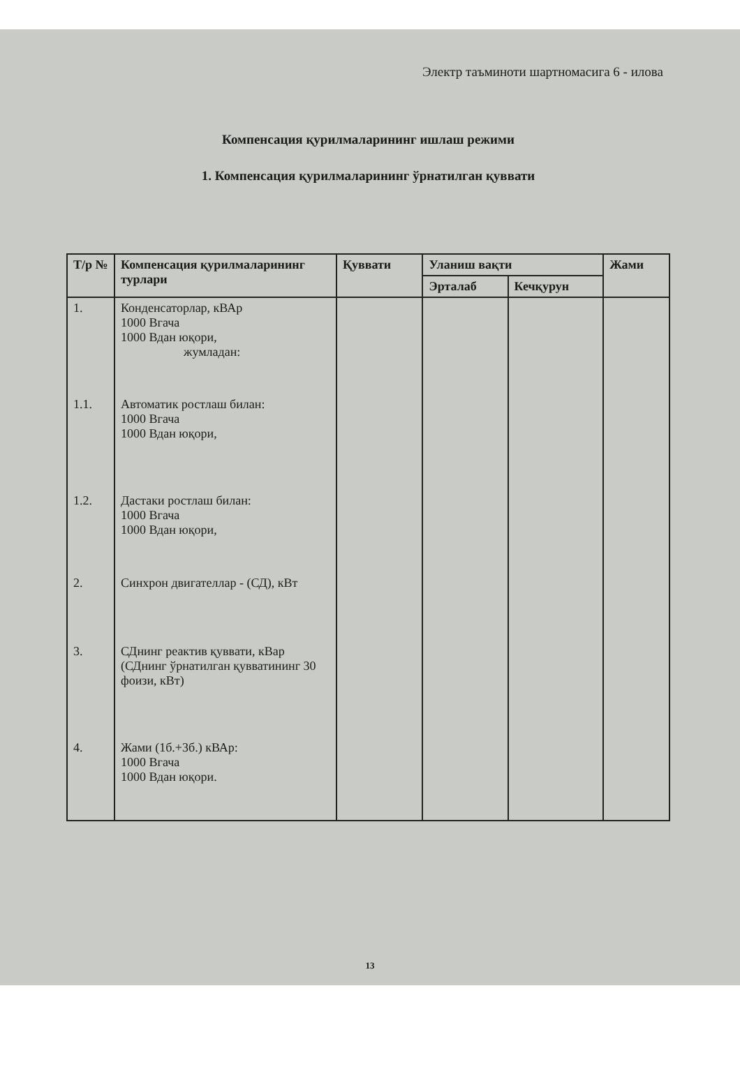Электр таъминоти шартномасига 6 - илова
Компенсация қурилмаларининг ишлаш режими
1. Компенсация қурилмаларининг ўрнатилган қуввати
| Т/р № | Компенсация қурилмаларининг турлари | Қуввати | Уланиш вақти | | Жами |
| --- | --- | --- | --- | --- | --- |
| | | | Эрталаб | Кечқурун | |
| 1. | Конденсаторлар, кВАр 1000 Вгача 1000 Вдан юқори, жумладан: | | | | |
| 1.1. | Автоматик ростлаш билан: 1000 Вгача 1000 Вдан юқори, | | | | |
| 1.2. | Дастаки ростлаш билан: 1000 Вгача 1000 Вдан юқори, | | | | |
| 2. | Синхрон двигателлар - (СД), кВт | | | | |
| 3. | СДнинг реактив қуввати, кВар (СДнинг ўрнатилган қувватининг 30 фоизи, кВт) | | | | |
| 4. | Жами (1б.+3б.) кВАр: 1000 Вгача 1000 Вдан юқори. | | | | |
13